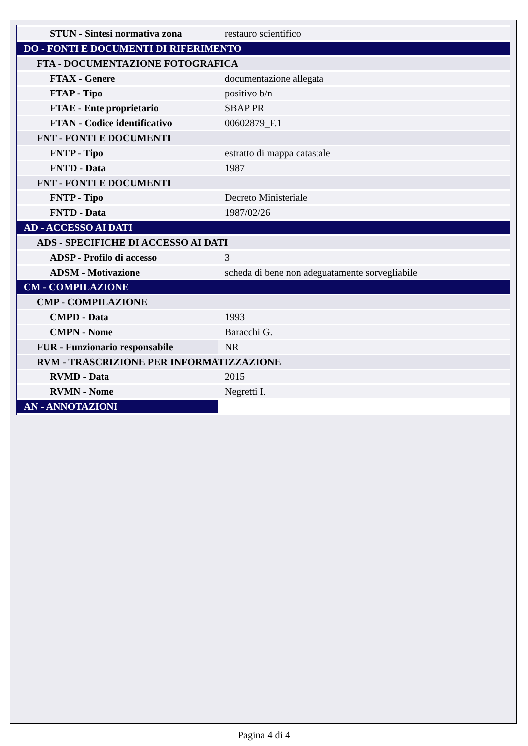| STUN - Sintesi normativa zona | restauro scientifico |
| DO - FONTI E DOCUMENTI DI RIFERIMENTO | |
| FTA - DOCUMENTAZIONE FOTOGRAFICA | |
| FTAX - Genere | documentazione allegata |
| FTAP - Tipo | positivo b/n |
| FTAE - Ente proprietario | SBAP PR |
| FTAN - Codice identificativo | 00602879_F.1 |
| FNT - FONTI E DOCUMENTI | |
| FNTP - Tipo | estratto di mappa catastale |
| FNTD - Data | 1987 |
| FNT - FONTI E DOCUMENTI | |
| FNTP - Tipo | Decreto Ministeriale |
| FNTD - Data | 1987/02/26 |
| AD - ACCESSO AI DATI | |
| ADS - SPECIFICHE DI ACCESSO AI DATI | |
| ADSP - Profilo di accesso | 3 |
| ADSM - Motivazione | scheda di bene non adeguatamente sorvegliabile |
| CM - COMPILAZIONE | |
| CMP - COMPILAZIONE | |
| CMPD - Data | 1993 |
| CMPN - Nome | Baracchi G. |
| FUR - Funzionario responsabile | NR |
| RVM - TRASCRIZIONE PER INFORMATIZZAZIONE | |
| RVMD - Data | 2015 |
| RVMN - Nome | Negretti I. |
| AN - ANNOTAZIONI | |
Pagina 4 di 4